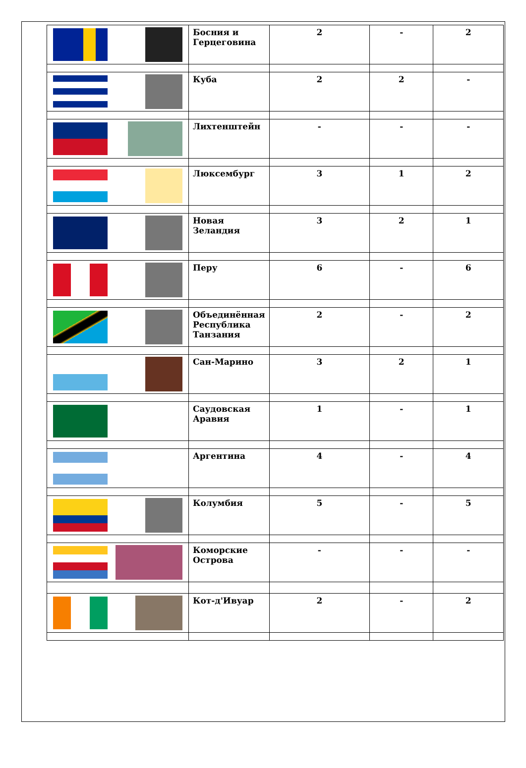| | Босния и Герцеговина | 2 | - | 2 |
| | Куба | 2 | 2 | - |
| | Лихтенштейн | - | - | - |
| | Люксембург | 3 | 1 | 2 |
| | Новая Зеландия | 3 | 2 | 1 |
| | Перу | 6 | - | 6 |
| | Объединённая Республика Танзания | 2 | - | 2 |
| | Сан-Марино | 3 | 2 | 1 |
| | Саудовская Аравия | 1 | - | 1 |
| | Аргентина | 4 | - | 4 |
| | Колумбия | 5 | - | 5 |
| | Коморские Острова | - | - | - |
| | Кот-д'Ивуар | 2 | - | 2 |